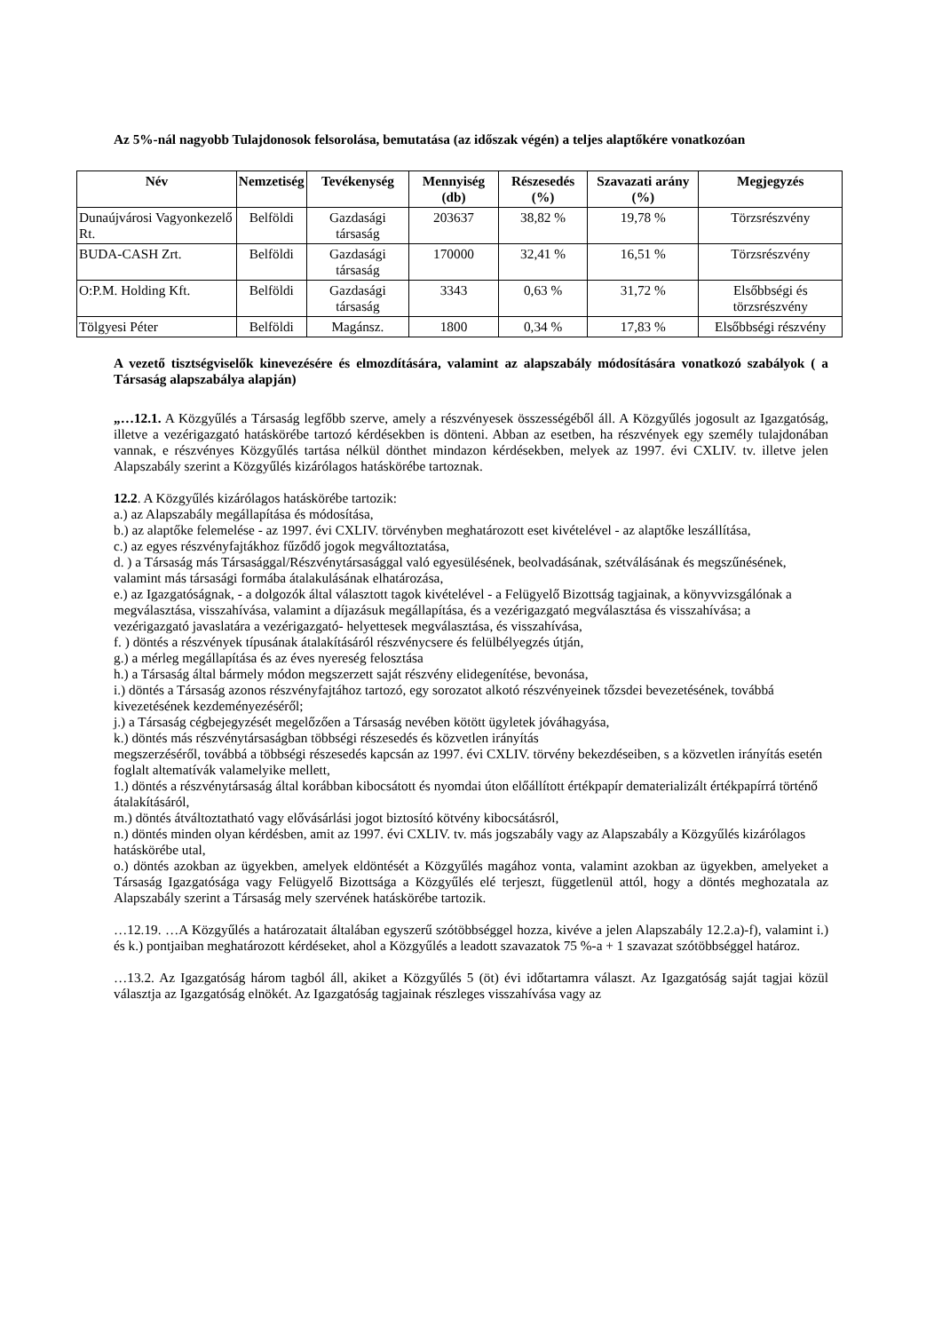Az 5%-nál nagyobb Tulajdonosok felsorolása, bemutatása (az időszak végén) a teljes alaptőkére vonatkozóan
| Név | Nemzetiség | Tevékenység | Mennyiség (db) | Részesedés (%) | Szavazati arány (%) | Megjegyzés |
| --- | --- | --- | --- | --- | --- | --- |
| Dunaújvárosi Vagyonkezelő Rt. | Belföldi | Gazdasági társaság | 203637 | 38,82 % | 19,78 % | Törzsrészvény |
| BUDA-CASH Zrt. | Belföldi | Gazdasági társaság | 170000 | 32,41 % | 16,51 % | Törzsrészvény |
| O:P.M. Holding Kft. | Belföldi | Gazdasági társaság | 3343 | 0,63 % | 31,72 % | Elsőbbségi és törzsrészvény |
| Tölgyesi Péter | Belföldi | Magánsz. | 1800 | 0,34 % | 17,83 % | Elsőbbségi részvény |
A vezető tisztségviselők kinevezésére és elmozdítására, valamint az alapszabály módosítására vonatkozó szabályok ( a Társaság alapszabálya alapján)
„…12.1. A Közgyűlés a Társaság legfőbb szerve, amely a részvényesek összességéből áll. A Közgyűlés jogosult az Igazgatóság, illetve a vezérigazgató hatáskörébe tartozó kérdésekben is dönteni. Abban az esetben, ha részvények egy személy tulajdonában vannak, e részvényes Közgyűlés tartása nélkül dönthet mindazon kérdésekben, melyek az 1997. évi CXLIV. tv. illetve jelen Alapszabály szerint a Közgyűlés kizárólagos hatáskörébe tartoznak.
12.2. A Közgyűlés kizárólagos hatáskörébe tartozik:
a.) az Alapszabály megállapítása és módosítása,
b.) az alaptőke felemelése - az 1997. évi CXLIV. törvényben meghatározott eset kivételével - az alaptőke leszállítása,
c.) az egyes részvényfajtákhoz fűződő jogok megváltoztatása,
d. ) a Társaság más Társasággal/Részvénytársasággal való egyesülésének, beolvadásának, szétválásának és megszűnésének, valamint más társasági formába átalakulásának elhatározása,
e.) az Igazgatóságnak, - a dolgozók által választott tagok kivételével - a Felügyelő Bizottság tagjainak, a könyvvizsgálónak a megválasztása, visszahívása, valamint a díjazásuk megállapítása, és a vezérigazgató megválasztása és visszahívása; a vezérigazgató javaslatára a vezérigazgató- helyettesek megválasztása, és visszahívása,
f. ) döntés a részvények típusának átalakításáról részvénycsere és felülbélyegzés útján,
g.) a mérleg megállapítása és az éves nyereség felosztása
h.) a Társaság által bármely módon megszerzett saját részvény elidegenítése, bevonása,
i.) döntés a Társaság azonos részvényfajtához tartozó, egy sorozatot alkotó részvényeinek tőzsdei bevezetésének, továbbá kivezetésének kezdeményezéséről;
j.) a Társaság cégbejegyzését megelőzően a Társaság nevében kötött ügyletek jóváhagyása,
k.) döntés más részvénytársaságban többségi részesedés és közvetlen irányítás
megszerzéséről, továbbá a többségi részesedés kapcsán az 1997. évi CXLIV. törvény bekezdéseiben, s a közvetlen irányítás esetén foglalt altematívák valamelyike mellett,
1.) döntés a részvénytársaság által korábban kibocsátott és nyomdai úton előállított értékpapír dematerializált értékpapírrá történő átalakításáról,
m.) döntés átváltoztatható vagy elővásárlási jogot biztosító kötvény kibocsátásról,
n.) döntés minden olyan kérdésben, amit az 1997. évi CXLIV. tv. más jogszabály vagy az Alapszabály a Közgyűlés kizárólagos hatáskörébe utal,
o.) döntés azokban az ügyekben, amelyek eldöntését a Közgyűlés magához vonta, valamint azokban az ügyekben, amelyeket a Társaság Igazgatósága vagy Felügyelő Bizottsága a Közgyűlés elé terjeszt, függetlenül attól, hogy a döntés meghozatala az Alapszabály szerint a Társaság mely szervének hatáskörébe tartozik.
…12.19. …A Közgyűlés a határozatait általában egyszerű szótöbbséggel hozza, kivéve a jelen Alapszabály 12.2.a)-f), valamint i.) és k.) pontjaiban meghatározott kérdéseket, ahol a Közgyűlés a leadott szavazatok 75 %-a + 1 szavazat szótöbbséggel határoz.
…13.2. Az Igazgatóság három tagból áll, akiket a Közgyűlés 5 (öt) évi időtartamra választ. Az Igazgatóság saját tagjai közül választja az Igazgatóság elnökét. Az Igazgatóság tagjainak részleges visszahívása vagy az